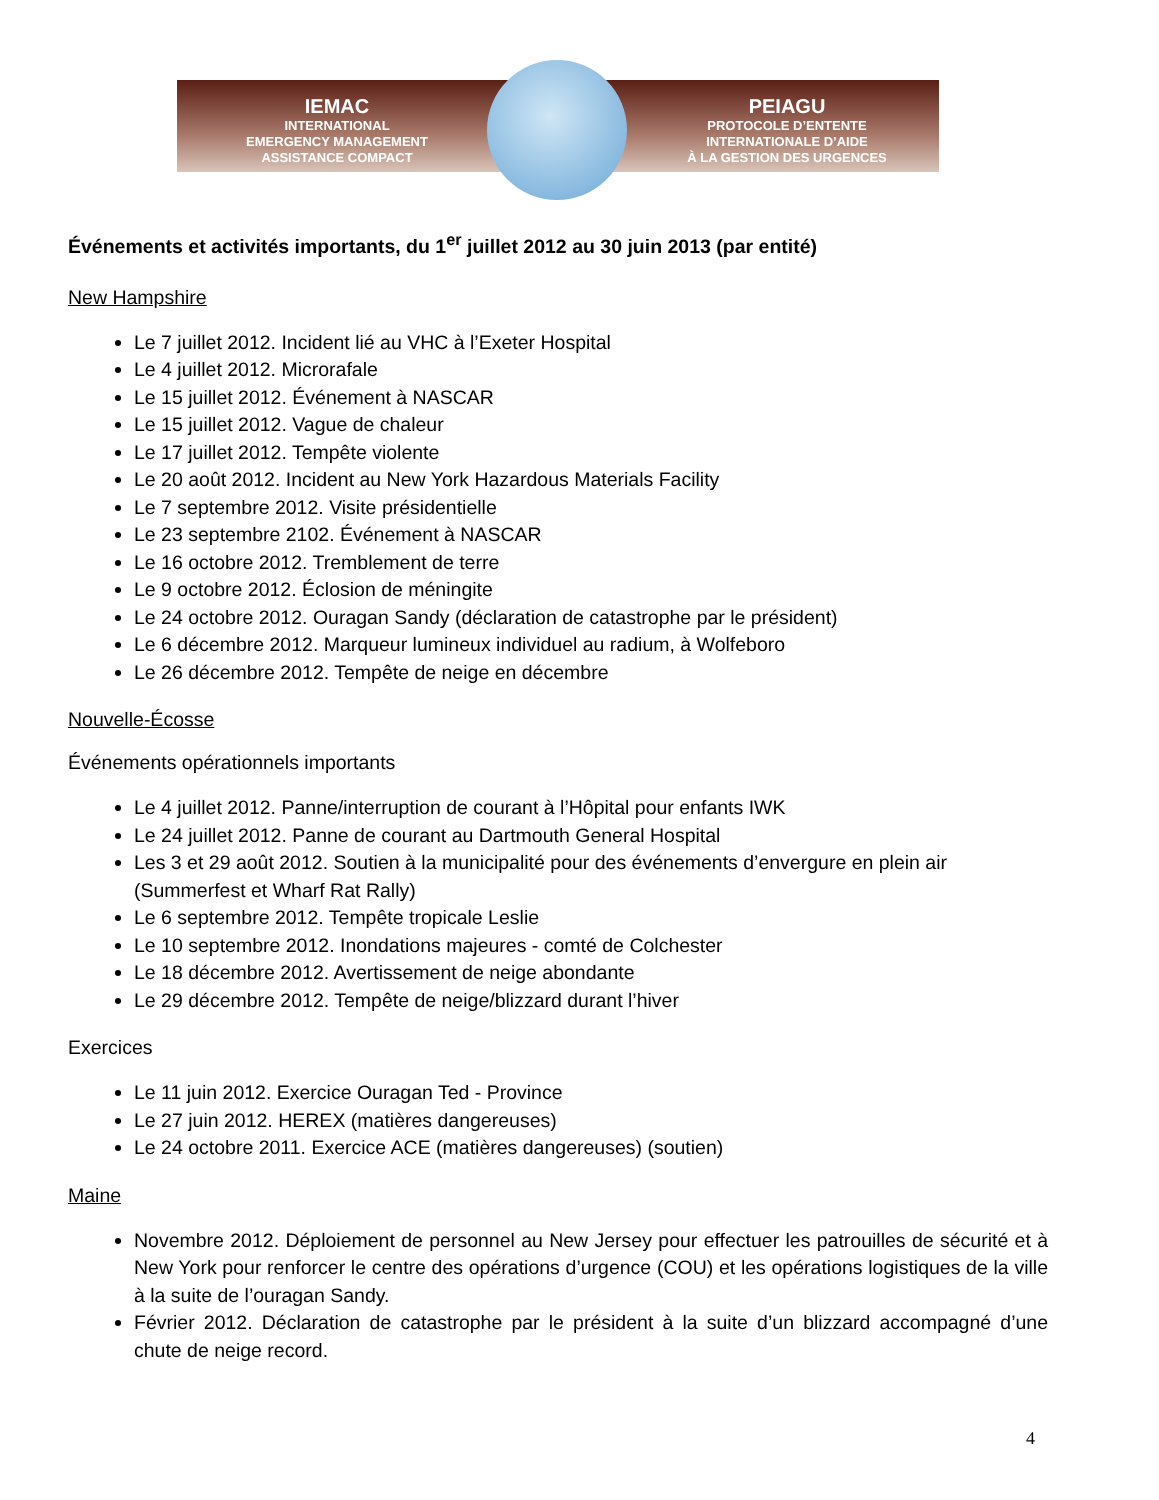IEMAC
INTERNATIONAL
EMERGENCY MANAGEMENT
ASSISTANCE COMPACT
PEIAGU
PROTOCOLE D’ENTENTE
INTERNATIONALE D’AIDE
À LA GESTION DES URGENCES
Événements et activités importants, du 1<sup>er</sup> juillet 2012 au 30 juin 2013 (par entité)
New Hampshire
Le 7 juillet 2012. Incident lié au VHC à l’Exeter Hospital
Le 4 juillet 2012. Microrafale
Le 15 juillet 2012. Événement à NASCAR
Le 15 juillet 2012. Vague de chaleur
Le 17 juillet 2012. Tempête violente
Le 20 août 2012. Incident au New York Hazardous Materials Facility
Le 7 septembre 2012. Visite présidentielle
Le 23 septembre 2102. Événement à NASCAR
Le 16 octobre 2012. Tremblement de terre
Le 9 octobre 2012. Éclosion de méningite
Le 24 octobre 2012. Ouragan Sandy (déclaration de catastrophe par le président)
Le 6 décembre 2012. Marqueur lumineux individuel au radium, à Wolfeboro
Le 26 décembre 2012. Tempête de neige en décembre
Nouvelle-Écosse
Événements opérationnels importants
Le 4 juillet 2012. Panne/interruption de courant à l’Hôpital pour enfants IWK
Le 24 juillet 2012. Panne de courant au Dartmouth General Hospital
Les 3 et 29 août 2012. Soutien à la municipalité pour des événements d’envergure en plein air (Summerfest et Wharf Rat Rally)
Le 6 septembre 2012. Tempête tropicale Leslie
Le 10 septembre 2012. Inondations majeures - comté de Colchester
Le 18 décembre 2012. Avertissement de neige abondante
Le 29 décembre 2012. Tempête de neige/blizzard durant l’hiver
Exercices
Le 11 juin 2012. Exercice Ouragan Ted - Province
Le 27 juin 2012. HEREX (matières dangereuses)
Le 24 octobre 2011. Exercice ACE (matières dangereuses) (soutien)
Maine
Novembre 2012. Déploiement de personnel au New Jersey pour effectuer les patrouilles de sécurité et à New York pour renforcer le centre des opérations d’urgence (COU) et les opérations logistiques de la ville à la suite de l’ouragan Sandy.
Février 2012. Déclaration de catastrophe par le président à la suite d’un blizzard accompagné d’une chute de neige record.
4